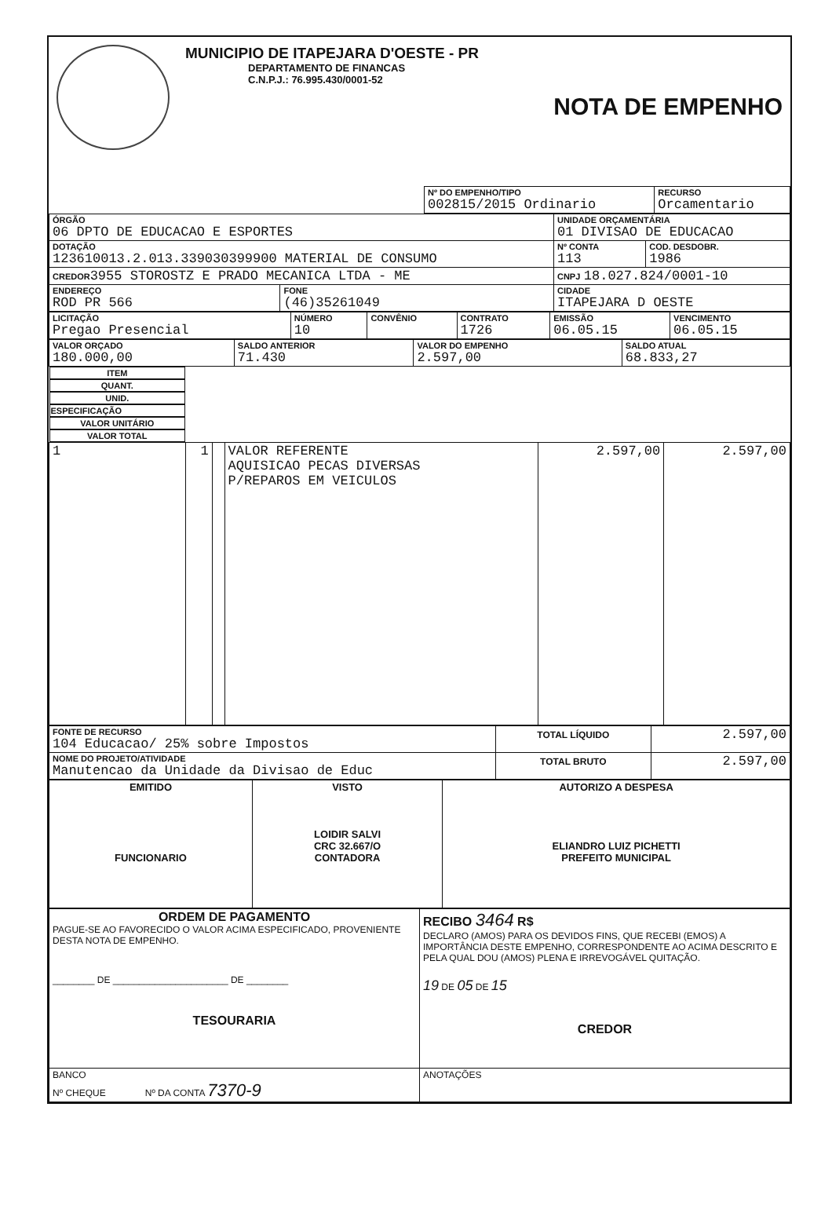MUNICIPIO DE ITAPEJARA D'OESTE - PR
DEPARTAMENTO DE FINANCAS
C.N.P.J.: 76.995.430/0001-52
NOTA DE EMPENHO
| | Nº DO EMPENHO/TIPO 002815/2015 Ordinario | RECURSO Orcamentario |
| ÓRGÃO 06 DPTO DE EDUCACAO E ESPORTES | | UNIDADE ORÇAMENTÁRIA 01 DIVISAO DE EDUCACAO | |
| DOTAÇÃO 123610013.2.013.339030399900 MATERIAL DE CONSUMO | | Nº CONTA 113 | COD. DESDOBR. 1986 |
| CREDOR 3955 STOROSTZ E PRADO MECANICA LTDA - ME | | CNPJ 18.027.824/0001-10 | |
| ENDEREÇO ROD PR 566 | FONE (46)35261049 | CIDADE ITAPEJARA D OESTE | |
| LICITAÇÃO Pregao Presencial | NÚMERO 10 | CONVÊNIO | CONTRATO 1726 | EMISSÃO 06.05.15 | VENCIMENTO 06.05.15 |
| VALOR ORÇADO 180.000,00 | SALDO ANTERIOR 71.430 | VALOR DO EMPENHO 2.597,00 | SALDO ATUAL 68.833,27 |
| ITEM | QUANT. | UNID. | ESPECIFICAÇÃO | VALOR UNITÁRIO | VALOR TOTAL |
| --- | --- | --- | --- | --- | --- |
| 1 | 1 | | VALOR REFERENTE AQUISICAO PECAS DIVERSAS P/REPAROS EM VEICULOS | 2.597,00 | 2.597,00 |
| FONTE DE RECURSO 104 Educacao/ 25% sobre Impostos | TOTAL LÍQUIDO | 2.597,00 |
| NOME DO PROJETO/ATIVIDADE Manutencao da Unidade da Divisao de Educ | TOTAL BRUTO | 2.597,00 |
| EMITIDO FUNCIONARIO | VISTO LOIDIR SALVI CRC 32.667/O CONTADORA | AUTORIZO A DESPESA ELIANDRO LUIZ PICHETTI PREFEITO MUNICIPAL |
| ORDEM DE PAGAMENTO PAGUE-SE AO FAVORECIDO O VALOR ACIMA ESPECIFICADO, PROVENIENTE DESTA NOTA DE EMPENHO. ________ DE ______________________ DE ________ TESOURARIA | RECIBO 3464 R$ DECLARO (AMOS) PARA OS DEVIDOS FINS, QUE RECEBI (EMOS) A IMPORTÂNCIA DESTE EMPENHO, CORRESPONDENTE AO ACIMA DESCRITO E PELA QUAL DOU (AMOS) PLENA E IRREVOGÁVEL QUITAÇÃO. 19 DE 05 DE 15 CREDOR |
| BANCO Nº CHEQUE Nº DA CONTA 7370-9 | ANOTAÇÕES |